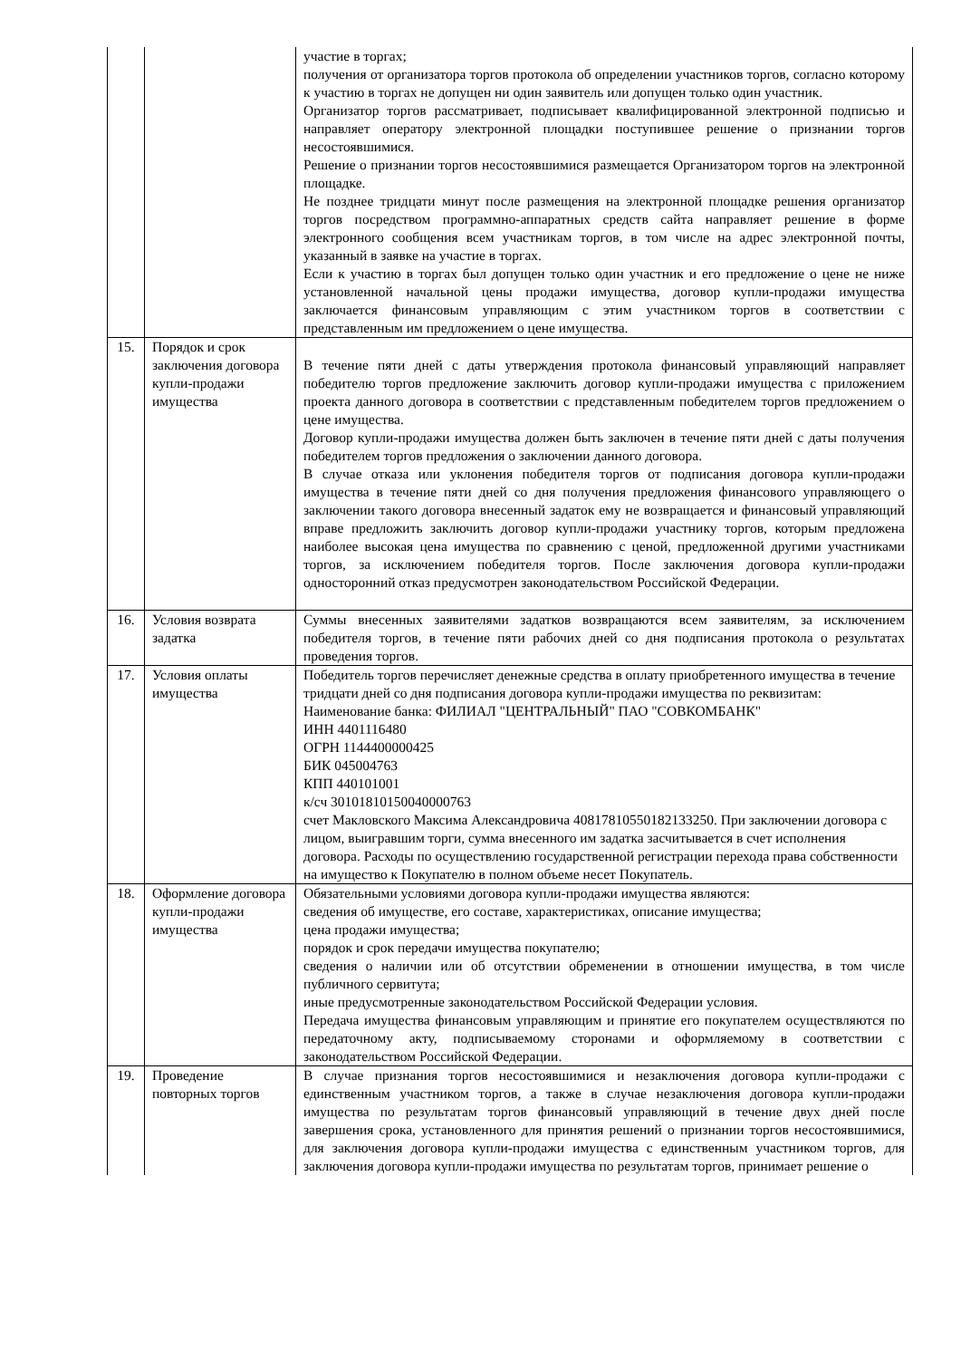| | | участие в торгах; получения от организатора торгов протокола об определении участников торгов, согласно которому к участию в торгах не допущен ни один заявитель или допущен только один участник. Организатор торгов рассматривает, подписывает квалифицированной электронной подписью и направляет оператору электронной площадки поступившее решение о признании торгов несостоявшимися. Решение о признании торгов несостоявшимися размещается Организатором торгов на электронной площадке. Не позднее тридцати минут после размещения на электронной площадке решения организатор торгов посредством программно-аппаратных средств сайта направляет решение в форме электронного сообщения всем участникам торгов, в том числе на адрес электронной почты, указанный в заявке на участие в торгах. Если к участию в торгах был допущен только один участник и его предложение о цене не ниже установленной начальной цены продажи имущества, договор купли-продажи имущества заключается финансовым управляющим с этим участником торгов в соответствии с представленным им предложением о цене имущества. |
| 15. | Порядок и срок заключения договора купли-продажи имущества | В течение пяти дней с даты утверждения протокола финансовый управляющий направляет победителю торгов предложение заключить договор купли-продажи имущества с приложением проекта данного договора в соответствии с представленным победителем торгов предложением о цене имущества. Договор купли-продажи имущества должен быть заключен в течение пяти дней с даты получения победителем торгов предложения о заключении данного договора. В случае отказа или уклонения победителя торгов от подписания договора купли-продажи имущества в течение пяти дней со дня получения предложения финансового управляющего о заключении такого договора внесенный задаток ему не возвращается и финансовый управляющий вправе предложить заключить договор купли-продажи участнику торгов, которым предложена наиболее высокая цена имущества по сравнению с ценой, предложенной другими участниками торгов, за исключением победителя торгов. После заключения договора купли-продажи односторонний отказ предусмотрен законодательством Российской Федерации. |
| 16. | Условия возврата задатка | Суммы внесенных заявителями задатков возвращаются всем заявителям, за исключением победителя торгов, в течение пяти рабочих дней со дня подписания протокола о результатах проведения торгов. |
| 17. | Условия оплаты имущества | Победитель торгов перечисляет денежные средства в оплату приобретенного имущества в течение тридцати дней со дня подписания договора купли-продажи имущества по реквизитам: Наименование банка: ФИЛИАЛ "ЦЕНТРАЛЬНЫЙ" ПАО "СОВКОМБАНК" ИНН 4401116480 ОГРН 1144400000425 БИК 045004763 КПП 440101001 к/сч 30101810150040000763 счет Макловского Максима Александровича 40817810550182133250. При заключении договора с лицом, выигравшим торги, сумма внесенного им задатка засчитывается в счет исполнения договора. Расходы по осуществлению государственной регистрации перехода права собственности на имущество к Покупателю в полном объеме несет Покупатель. |
| 18. | Оформление договора купли-продажи имущества | Обязательными условиями договора купли-продажи имущества являются: сведения об имуществе, его составе, характеристиках, описание имущества; цена продажи имущества; порядок и срок передачи имущества покупателю; сведения о наличии или об отсутствии обременении в отношении имущества, в том числе публичного сервитута; иные предусмотренные законодательством Российской Федерации условия. Передача имущества финансовым управляющим и принятие его покупателем осуществляются по передаточному акту, подписываемому сторонами и оформляемому в соответствии с законодательством Российской Федерации. |
| 19. | Проведение повторных торгов | В случае признания торгов несостоявшимися и незаключения договора купли-продажи с единственным участником торгов, а также в случае незаключения договора купли-продажи имущества по результатам торгов финансовый управляющий в течение двух дней после завершения срока, установленного для принятия решений о признании торгов несостоявшимися, для заключения договора купли-продажи имущества с единственным участником торгов, для заключения договора купли-продажи имущества по результатам торгов, принимает решение о |